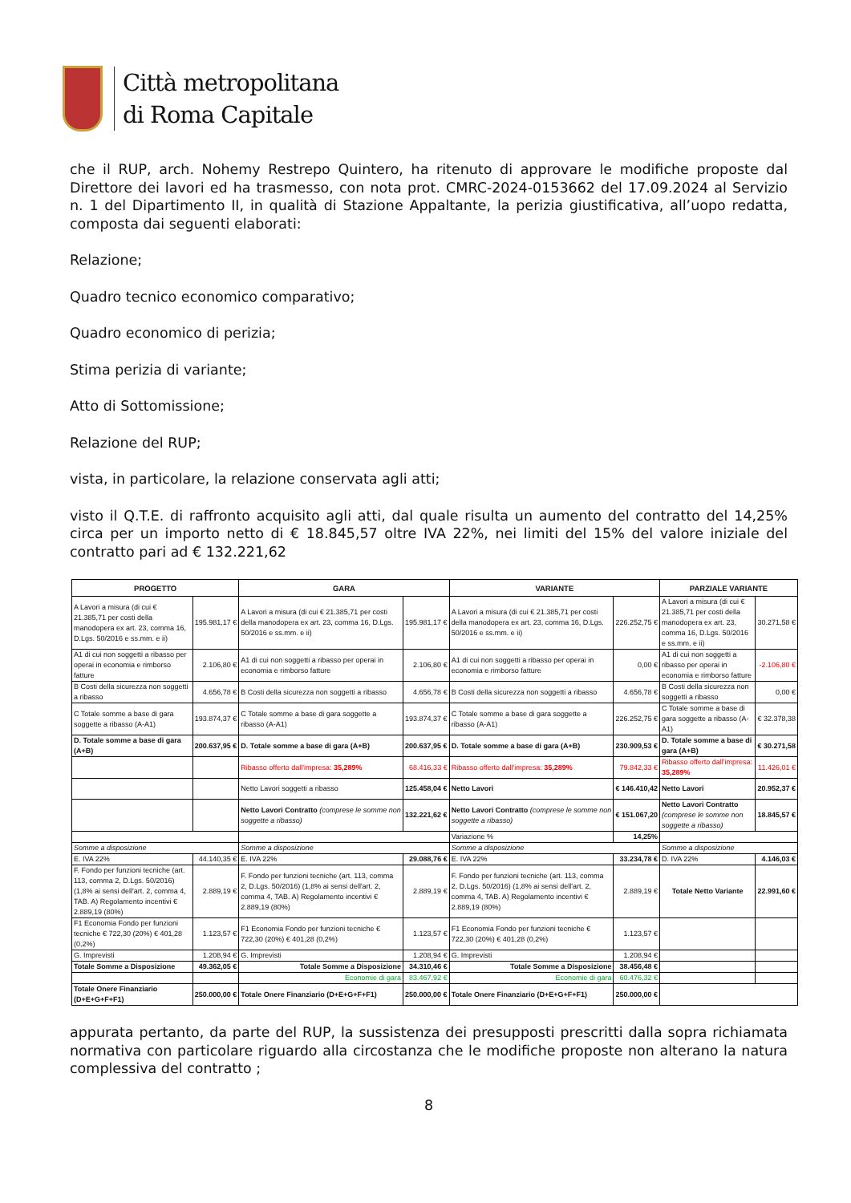Città metropolitana
di Roma Capitale
che il RUP, arch. Nohemy Restrepo Quintero, ha ritenuto di approvare le modifiche proposte dal Direttore dei lavori ed ha trasmesso, con nota prot. CMRC-2024-0153662 del 17.09.2024 al Servizio n. 1 del Dipartimento II, in qualità di Stazione Appaltante, la perizia giustificativa, all’uopo redatta, composta dai seguenti elaborati:
Relazione;
Quadro tecnico economico comparativo;
Quadro economico di perizia;
Stima perizia di variante;
Atto di Sottomissione;
Relazione del RUP;
vista, in particolare, la relazione conservata agli atti;
visto il Q.T.E. di raffronto acquisito agli atti, dal quale risulta un aumento del contratto del 14,25% circa per un importo netto di € 18.845,57 oltre IVA 22%, nei limiti del 15% del valore iniziale del contratto pari ad € 132.221,62
| PROGETTO | | GARA | | VARIANTE | | PARZIALE VARIANTE | |
| --- | --- | --- | --- | --- | --- | --- | --- |
| A Lavori a misura (di cui € 21.385,71 per costi della manodopera ex art. 23, comma 16, D.Lgs. 50/2016 e ss.mm. e ii) | 195.981,17 € | A Lavori a misura (di cui € 21.385,71 per costi della manodopera ex art. 23, comma 16, D.Lgs. 50/2016 e ss.mm. e ii) | 195.981,17 € | A Lavori a misura (di cui € 21.385,71 per costi della manodopera ex art. 23, comma 16, D.Lgs. 50/2016 e ss.mm. e ii) | 226.252,75 € | A Lavori a misura (di cui € 21.385,71 per costi della manodopera ex art. 23, comma 16, D.Lgs. 50/2016 e ss.mm. e ii) | 30.271,58 € |
| A1 di cui non soggetti a ribasso per operai in economia e rimborso fatture | 2.106,80 € | A1 di cui non soggetti a ribasso per operai in economia e rimborso fatture | 2.106,80 € | A1 di cui non soggetti a ribasso per operai in economia e rimborso fatture | 0,00 € | A1 di cui non soggetti a ribasso per operai in economia e rimborso fatture | -2.106,80 € |
| B Costi della sicurezza non soggetti a ribasso | 4.656,78 € | B Costi della sicurezza non soggetti a ribasso | 4.656,78 € | B Costi della sicurezza non soggetti a ribasso | 4.656,78 € | B Costi della sicurezza non soggetti a ribasso | 0,00 € |
| C Totale somme a base di gara soggette a ribasso (A-A1) | 193.874,37 € | C Totale somme a base di gara soggette a ribasso (A-A1) | 193.874,37 € | C Totale somme a base di gara soggette a ribasso (A-A1) | 226.252,75 € | C Totale somme a base di gara soggette a ribasso (A-A1) | € 32.378,38 |
| D. Totale somme a base di gara (A+B) | 200.637,95 € | D. Totale somme a base di gara (A+B) | 200.637,95 € | D. Totale somme a base di gara (A+B) | 230.909,53 € | D. Totale somme a base di gara (A+B) | € 30.271,58 |
| | | Ribasso offerto dall'impresa: 35,289% | 68.416,33 € | Ribasso offerto dall'impresa: 35,289% | 79.842,33 € | Ribasso offerto dall'impresa: 35,289% | 11.426,01 € |
| | | Netto Lavori soggetti a ribasso | 125.458,04 € | Netto Lavori | € 146.410,42 | Netto Lavori | 20.952,37 € |
| | | Netto Lavori Contratto (comprese le somme non soggette a ribasso) | 132.221,62 € | Netto Lavori Contratto (comprese le somme non soggette a ribasso) | € 151.067,20 | Netto Lavori Contratto (comprese le somme non soggette a ribasso) | 18.845,57 € |
| | | | | Variazione % | 14,25% | | |
| Somme a disposizione | | Somme a disposizione | | Somme a disposizione | | Somme a disposizione | |
| E. IVA 22% | 44.140,35 € | E. IVA 22% | 29.088,76 € | E. IVA 22% | 33.234,78 € | D. IVA 22% | 4.146,03 € |
| F. Fondo per funzioni tecniche (art. 113, comma 2, D.Lgs. 50/2016) (1,8% ai sensi dell'art. 2, comma 4, TAB. A) Regolamento incentivi € 2.889,19 (80%) | 2.889,19 € | F. Fondo per funzioni tecniche (art. 113, comma 2, D.Lgs. 50/2016) (1,8% ai sensi dell'art. 2, comma 4, TAB. A) Regolamento incentivi € 2.889,19 (80%) | 2.889,19 € | F. Fondo per funzioni tecniche (art. 113, comma 2, D.Lgs. 50/2016) (1,8% ai sensi dell'art. 2, comma 4, TAB. A) Regolamento incentivi € 2.889,19 (80%) | 2.889,19 € | Totale Netto Variante | 22.991,60 € |
| F1 Economia Fondo per funzioni tecniche € 722,30 (20%) € 401,28 (0,2%) | 1.123,57 € | F1 Economia Fondo per funzioni tecniche € 722,30 (20%) € 401,28 (0,2%) | 1.123,57 € | F1 Economia Fondo per funzioni tecniche € 722,30 (20%) € 401,28 (0,2%) | 1.123,57 € | | |
| G. Imprevisti | 1.208,94 € | G. Imprevisti | 1.208,94 € | G. Imprevisti | 1.208,94 € | | |
| Totale Somme a Disposizione | 49.362,05 € | Totale Somme a Disposizione | 34.310,46 € | Totale Somme a Disposizione | 38.456,48 € | | |
| | | Economie di gara | 83.467,92 € | Economie di gara | 60.476,32 € | | |
| Totale Onere Finanziario (D+E+G+F+F1) | 250.000,00 € | Totale Onere Finanziario (D+E+G+F+F1) | 250.000,00 € | Totale Onere Finanziario (D+E+G+F+F1) | 250.000,00 € | | |
appurata pertanto, da parte del RUP, la sussistenza dei presupposti prescritti dalla sopra richiamata normativa con particolare riguardo alla circostanza che le modifiche proposte non alterano la natura complessiva del contratto ;
8